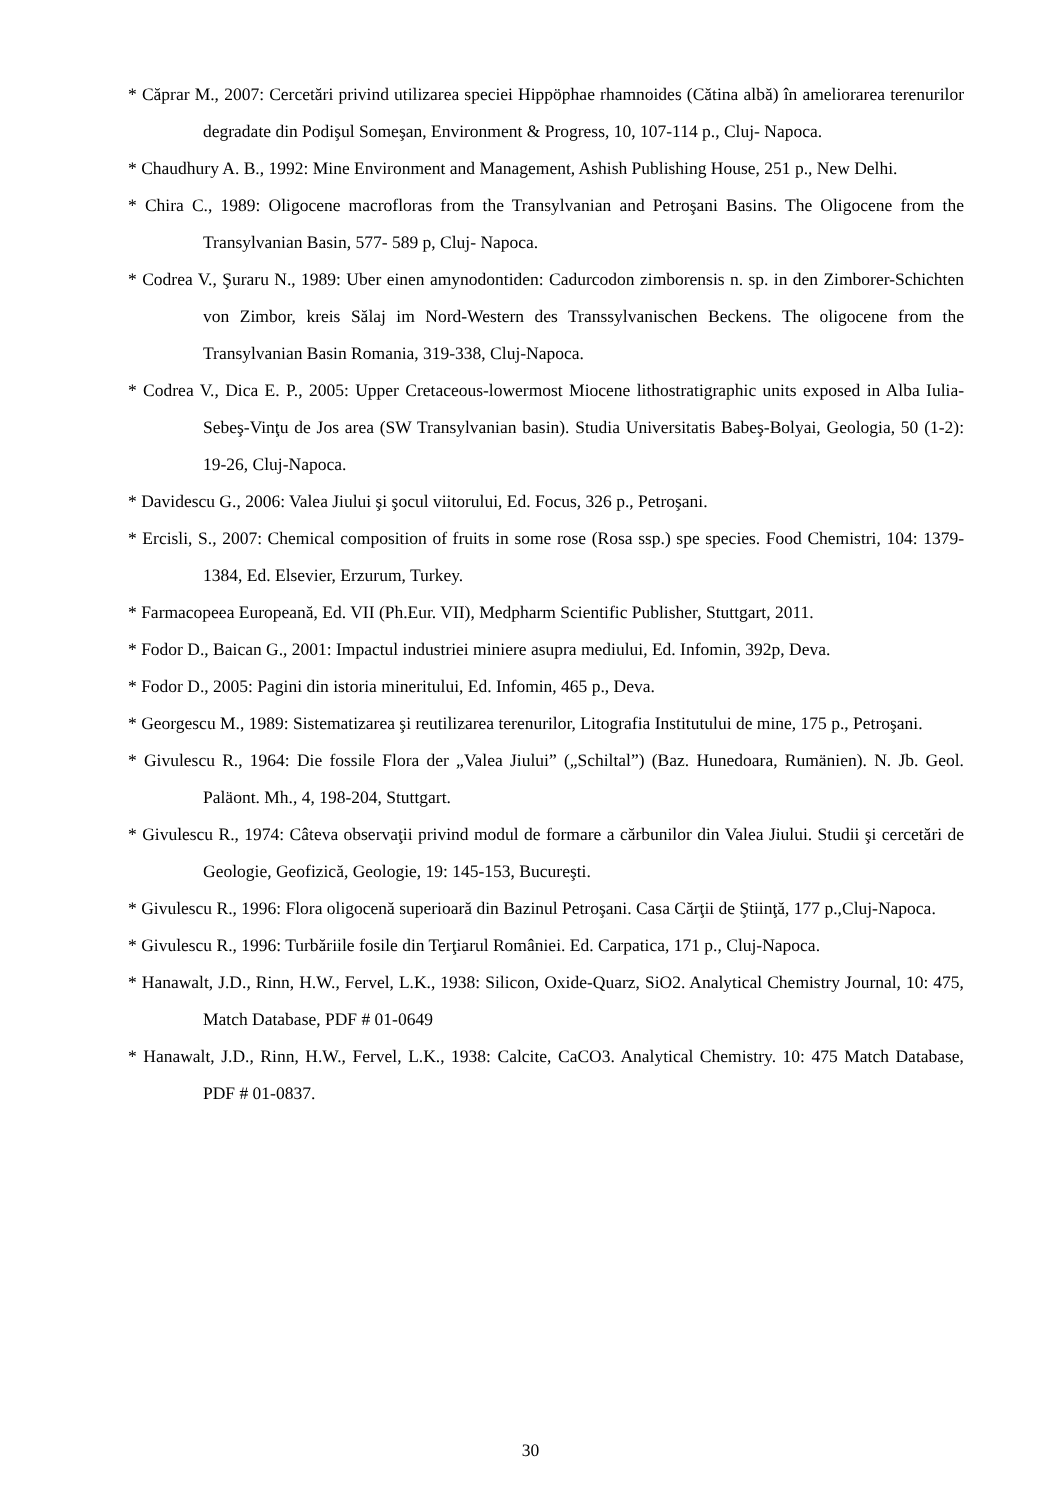* Căprar M., 2007: Cercetări privind utilizarea speciei Hippöphae rhamnoides (Cătina albă) în ameliorarea terenurilor degradate din Podişul Someşan, Environment & Progress, 10, 107-114 p., Cluj- Napoca.
* Chaudhury A. B., 1992: Mine Environment and Management, Ashish Publishing House, 251 p., New Delhi.
* Chira C., 1989: Oligocene macrofloras from the Transylvanian and Petroşani Basins. The Oligocene from the Transylvanian Basin, 577- 589 p, Cluj- Napoca.
* Codrea V., Şuraru N., 1989: Uber einen amynodontiden: Cadurcodon zimborensis n. sp. in den Zimborer-Schichten von Zimbor, kreis Sălaj im Nord-Western des Transsylvanischen Beckens. The oligocene from the Transylvanian Basin Romania, 319-338, Cluj-Napoca.
* Codrea V., Dica E. P., 2005: Upper Cretaceous-lowermost Miocene lithostratigraphic units exposed in Alba Iulia-Sebeş-Vinţu de Jos area (SW Transylvanian basin). Studia Universitatis Babeş-Bolyai, Geologia, 50 (1-2): 19-26, Cluj-Napoca.
* Davidescu G., 2006: Valea Jiului şi şocul viitorului, Ed. Focus, 326 p., Petroşani.
* Ercisli, S., 2007: Chemical composition of fruits in some rose (Rosa ssp.) spe species. Food Chemistri, 104: 1379-1384, Ed. Elsevier, Erzurum, Turkey.
* Farmacopeea Europeană, Ed. VII (Ph.Eur. VII), Medpharm Scientific Publisher, Stuttgart, 2011.
* Fodor D., Baican G., 2001: Impactul industriei miniere asupra mediului, Ed. Infomin, 392p, Deva.
* Fodor D., 2005: Pagini din istoria mineritului, Ed. Infomin, 465 p., Deva.
* Georgescu M., 1989: Sistematizarea şi reutilizarea terenurilor, Litografia Institutului de mine, 175 p., Petroşani.
* Givulescu R., 1964: Die fossile Flora der „Valea Jiului” („Schiltal”) (Baz. Hunedoara, Rumänien). N. Jb. Geol. Paläont. Mh., 4, 198-204, Stuttgart.
* Givulescu R., 1974: Câteva observaţii privind modul de formare a cărbunilor din Valea Jiului. Studii şi cercetări de Geologie, Geofizică, Geologie, 19: 145-153, Bucureşti.
* Givulescu R., 1996: Flora oligocenă superioară din Bazinul Petroşani. Casa Cărţii de Ştiinţă, 177 p.,Cluj-Napoca.
* Givulescu R., 1996: Turbăriile fosile din Terţiarul României. Ed. Carpatica, 171 p., Cluj-Napoca.
* Hanawalt, J.D., Rinn, H.W., Fervel, L.K., 1938: Silicon, Oxide-Quarz, SiO2. Analytical Chemistry Journal, 10: 475, Match Database, PDF # 01-0649
* Hanawalt, J.D., Rinn, H.W., Fervel, L.K., 1938: Calcite, CaCO3. Analytical Chemistry. 10: 475 Match Database, PDF # 01-0837.
30